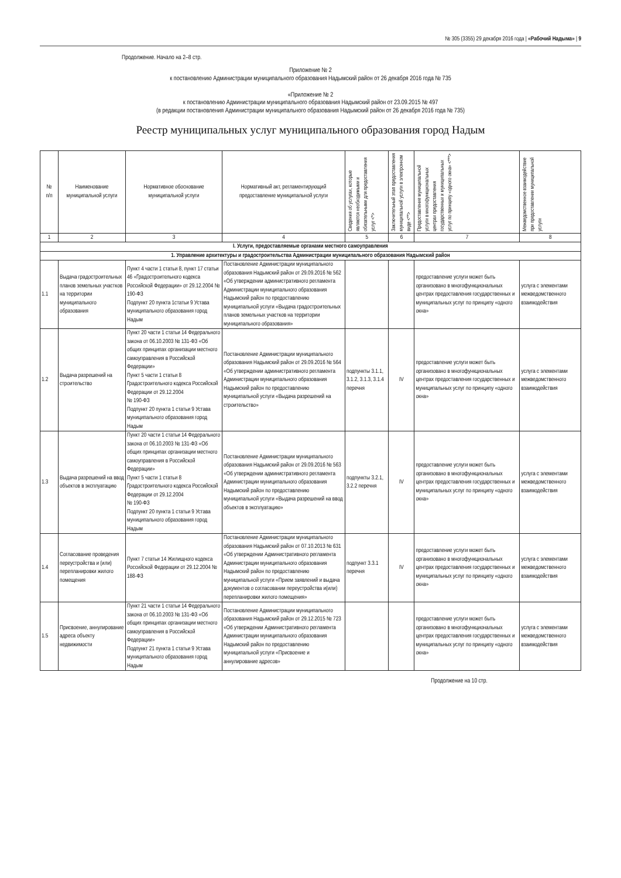№ 305 (3355) 29 декабря 2016 года | «Рабочий Надыма» | 9
Продолжение. Начало на 2–8 стр.
Приложение № 2
к постановлению Администрации муниципального образования Надымский район от 26 декабря 2016 года № 735
«Приложение № 2
к постановлению Администрации муниципального образования Надымский район от 23.09.2015 № 497
(в редакции постановления Администрации муниципального образования Надымский район от 26 декабря 2016 года № 735)
Реестр муниципальных услуг муниципального образования город Надым
| № п/п | Наименование муниципальной услуги | Нормативное обоснование муниципальной услуги | Нормативный акт, регламентирующий предоставление муниципальной услуги | Сведения об услугах, которые являются необходимыми и обязательными для предоставления услуг <*> | Заключительный этап предоставления муниципальной услуги в электронном виде <**> | Предоставление муниципальной услуги в многофункциональных центрах предоставления государственных и муниципальных услуг по принципу «одного окна» <***> | Межведомственное взаимодействие при предоставлении муниципальной услуги |
| --- | --- | --- | --- | --- | --- | --- | --- |
| 1 | 2 | 3 | 4 | 5 | 6 | 7 | 8 |
| I. Услуги, предоставляемые органами местного самоуправления | | | | | | | |
| 1. Управление архитектуры и градостроительства Администрации муниципального образования Надымский район | | | | | | | |
| 1.1 | Выдача градостроительных планов земельных участков на территории муниципального образования | Пункт 4 части 1 статьи 8, пункт 17 статьи 46 «Градостроительного кодекса Российской Федерации» от 29.12.2004 № 190-ФЗ Подпункт 20 пункта 1статьи 9 Устава муниципального образования город Надым | Постановление Администрации муниципального образования Надымский район от 29.09.2016 № 562 «Об утверждении административного регламента Администрации муниципального образования Надымский район по предоставлению муниципальной услуги «Выдача градостроительных планов земельных участков на территории муниципального образования» | | | предоставление услуги может быть организовано в многофункциональных центрах предоставления государственных и муниципальных услуг по принципу «одного окна» | услуга с элементами межведомственного взаимодействия |
| 1.2 | Выдача разрешений на строительство | Пункт 20 части 1 статьи 14 Федерального закона от 06.10.2003 № 131-ФЗ «Об общих принципах организации местного самоуправления в Российской Федерации» Пункт 5 части 1 статьи 8 Градостроительного кодекса Российской Федерации от 29.12.2004 № 190-ФЗ Подпункт 20 пункта 1 статьи 9 Устава муниципального образования город Надым | Постановление Администрации муниципального образования Надымский район от 29.09.2016 № 564 «Об утверждении административного регламента Администрации муниципального образования Надымский район по предоставлению муниципальной услуги «Выдача разрешений на строительство» | подпункты 3.1.1, 3.1.2, 3.1.3, 3.1.4 перечня | IV | предоставление услуги может быть организовано в многофункциональных центрах предоставления государственных и муниципальных услуг по принципу «одного окна» | услуга с элементами межведомственного взаимодействия |
| 1.3 | Выдача разрешений на ввод объектов в эксплуатацию | Пункт 20 части 1 статьи 14 Федерального закона от 06.10.2003 № 131-ФЗ «Об общих принципах организации местного самоуправления в Российской Федерации» Пункт 5 части 1 статьи 8 Градостроительного кодекса Российской Федерации от 29.12.2004 № 190-ФЗ Подпункт 20 пункта 1 статьи 9 Устава муниципального образования город Надым | Постановление Администрации муниципального образования Надымский район от 29.09.2016 № 563 «Об утверждении административного регламента Администрации муниципального образования Надымский район по предоставлению муниципальной услуги «Выдача разрешений на ввод объектов в эксплуатацию» | подпункты 3.2.1, 3.2.2 перечня | IV | предоставление услуги может быть организовано в многофункциональных центрах предоставления государственных и муниципальных услуг по принципу «одного окна» | услуга с элементами межведомственного взаимодействия |
| 1.4 | Согласование проведения переустройства и (или) перепланировки жилого помещения | Пункт 7 статьи 14 Жилищного кодекса Российской Федерации от 29.12.2004 № 188-ФЗ | Постановление Администрации муниципального образования Надымский район от 07.10.2013 № 631 «Об утверждении Административного регламента Администрации муниципального образования Надымский район по предоставлению муниципальной услуги «Прием заявлений и выдача документов о согласовании переустройства и(или) перепланировки жилого помещения» | подпункт 3.3.1 перечня | IV | предоставление услуги может быть организовано в многофункциональных центрах предоставления государственных и муниципальных услуг по принципу «одного окна» | услуга с элементами межведомственного взаимодействия |
| 1.5 | Присвоение, аннулирование адреса объекту недвижимости | Пункт 21 части 1 статьи 14 Федерального закона от 06.10.2003 № 131-ФЗ «Об общих принципах организации местного самоуправления в Российской Федерации» Подпункт 21 пункта 1 статьи 9 Устава муниципального образования город Надым | Постановление Администрации муниципального образования Надымский район от 29.12.2015 № 723 «Об утверждении Административного регламента Администрации муниципального образования Надымский район по предоставлению муниципальной услуги «Присвоение и аннулирование адресов» | | | предоставление услуги может быть организовано в многофункциональных центрах предоставления государственных и муниципальных услуг по принципу «одного окна» | услуга с элементами межведомственного взаимодействия |
Продолжение на 10 стр.